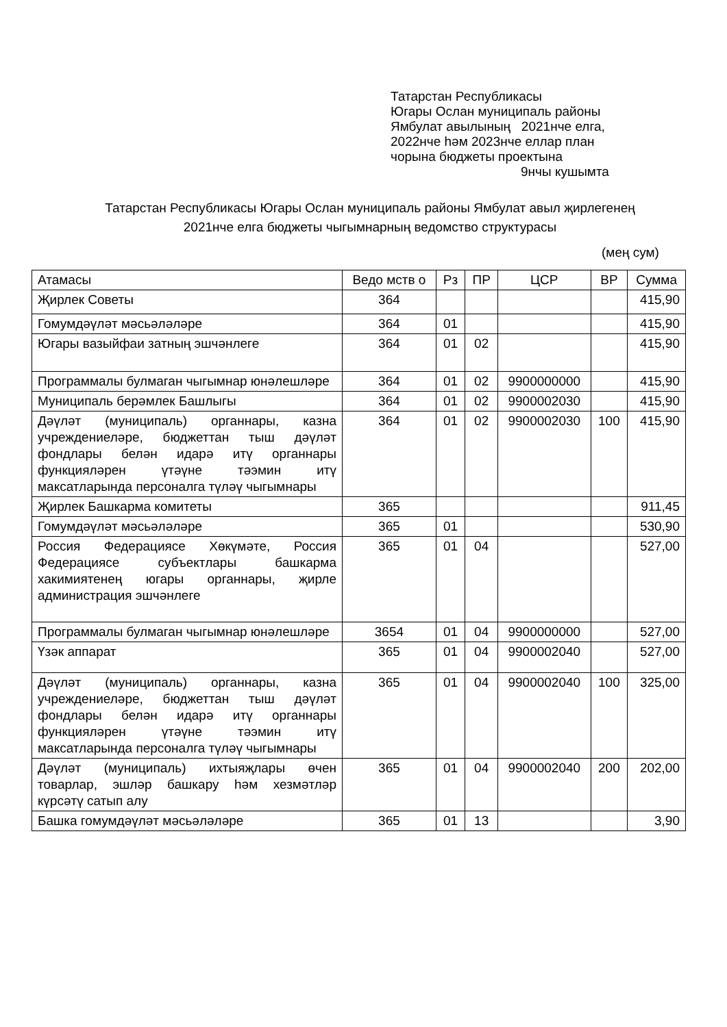Татарстан Республикасы
Югары Ослан муниципаль районы
Ямбулат авылының 2021нче елга,
2022нче һәм 2023нче еллар план
чорына бюджеты проектына
9нчы кушымта
Татарстан Республикасы Югары Ослан муниципаль районы Ямбулат авыл җирлегенең 2021нче елга бюджеты чыгымнарның ведомство структурасы
(мең сум)
| Атамасы | Ведо мств о | Рз | ПР | ЦСР | ВР | Сумма |
| --- | --- | --- | --- | --- | --- | --- |
| Җирлек Советы | 364 | | | | | 415,90 |
| Гомумдәүләт мәсьәләләре | 364 | 01 | | | | 415,90 |
| Югары вазыйфаи затның эшчәнлеге | 364 | 01 | 02 | | | 415,90 |
| Программалы булмаган чыгымнар юнәлешләре | 364 | 01 | 02 | 9900000000 | | 415,90 |
| Муниципаль берәмлек Башлыгы | 364 | 01 | 02 | 9900002030 | | 415,90 |
| Дәүләт (муниципаль) органнары, казна учреждениеләре, бюджеттан тыш дәүләт фондлары белән идарә итү органнары функцияләрен үтәүне тәэмин итү максатларында персоналга түләү чыгымнары | 364 | 01 | 02 | 9900002030 | 100 | 415,90 |
| Җирлек Башкарма комитеты | 365 | | | | | 911,45 |
| Гомумдәүләт мәсьәләләре | 365 | 01 | | | | 530,90 |
| Россия Федерациясе Хөкүмәте, Россия Федерациясе субъектлары башкарма хакимиятенең югары органнары, җирле администрация эшчәнлеге | 365 | 01 | 04 | | | 527,00 |
| Программалы булмаган чыгымнар юнәлешләре | 3654 | 01 | 04 | 9900000000 | | 527,00 |
| Үзәк аппарат | 365 | 01 | 04 | 9900002040 | | 527,00 |
| Дәүләт (муниципаль) органнары, казна учреждениеләре, бюджеттан тыш дәүләт фондлары белән идарә итү органнары функцияләрен үтәүне тәэмин итү максатларында персоналга түләү чыгымнары | 365 | 01 | 04 | 9900002040 | 100 | 325,00 |
| Дәүләт (муниципаль) ихтыяҗлары өчен товарлар, эшләр башкару һәм хезмәтләр күрсәтү сатып алу | 365 | 01 | 04 | 9900002040 | 200 | 202,00 |
| Башка гомумдәүләт мәсьәләләре | 365 | 01 | 13 | | | 3,90 |